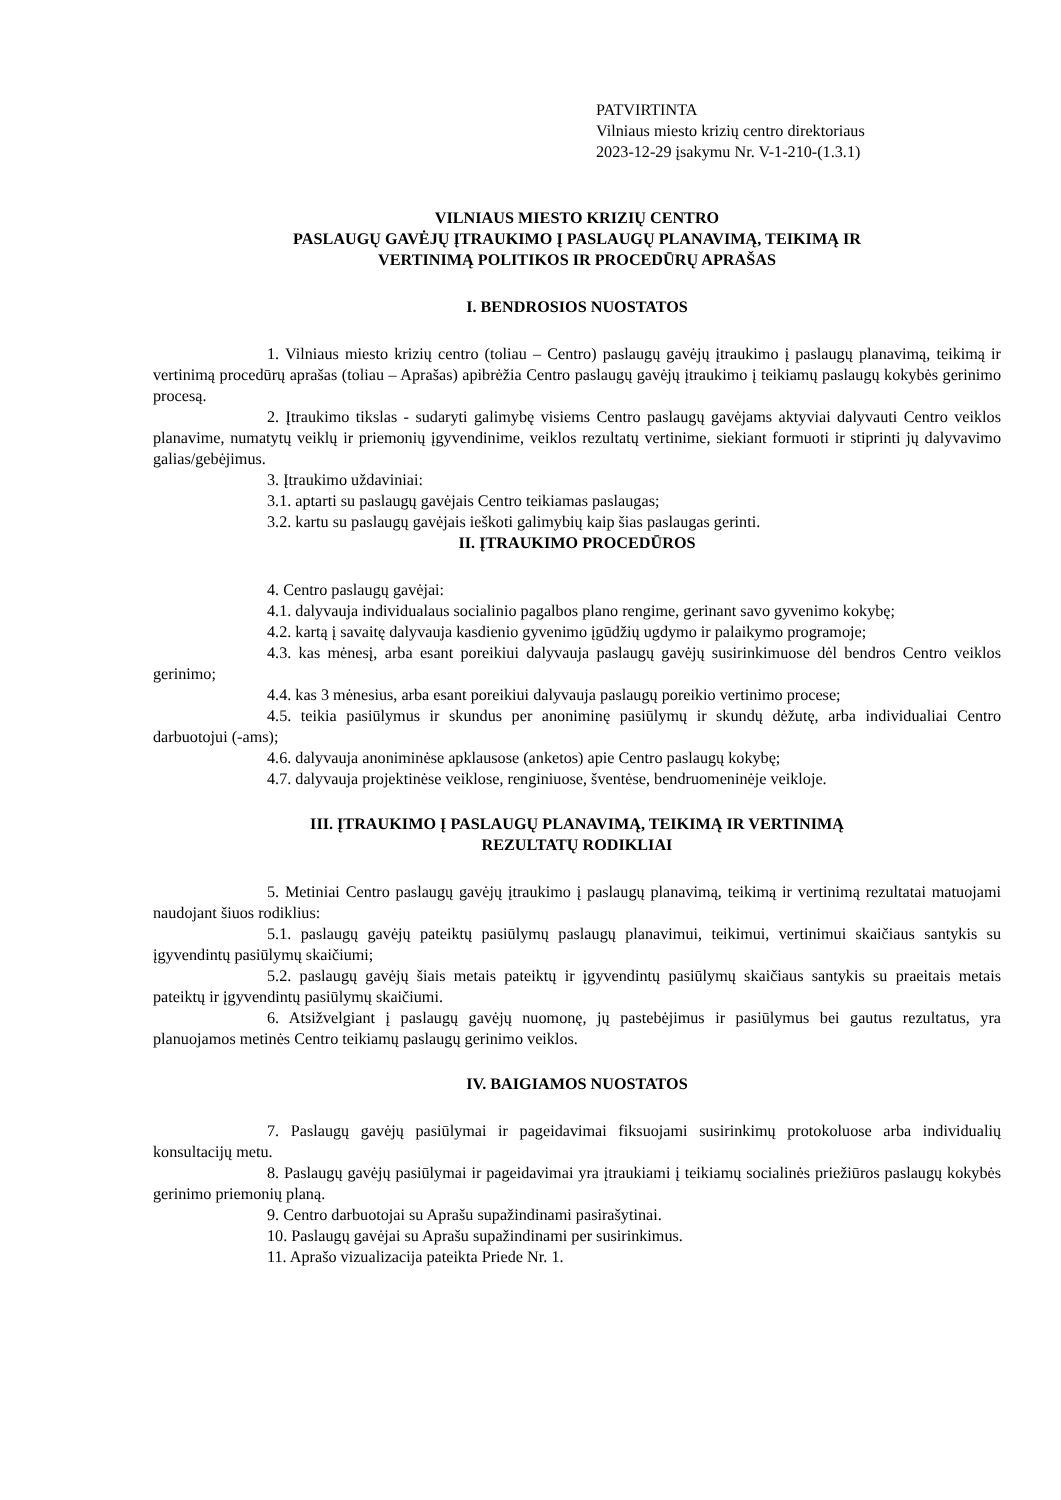PATVIRTINTA
Vilniaus miesto krizių centro direktoriaus
2023-12-29 įsakymu Nr. V-1-210-(1.3.1)
VILNIAUS MIESTO KRIZIŲ CENTRO
PASLAUGŲ GAVĖJŲ ĮTRAUKIMO Į PASLAUGŲ PLANAVIMĄ, TEIKIMĄ IR
VERTINIMĄ POLITIKOS IR PROCEDŪRŲ APRAŠAS
I. BENDROSIOS NUOSTATOS
1. Vilniaus miesto krizių centro (toliau – Centro) paslaugų gavėjų įtraukimo į paslaugų planavimą, teikimą ir vertinimą procedūrų aprašas (toliau – Aprašas) apibrėžia Centro paslaugų gavėjų įtraukimo į teikiamų paslaugų kokybės gerinimo procesą.
2. Įtraukimo tikslas - sudaryti galimybę visiems Centro paslaugų gavėjams aktyviai dalyvauti Centro veiklos planavime, numatytų veiklų ir priemonių įgyvendinime, veiklos rezultatų vertinime, siekiant formuoti ir stiprinti jų dalyvavimo galias/gebėjimus.
3. Įtraukimo uždaviniai:
3.1. aptarti su paslaugų gavėjais Centro teikiamas paslaugas;
3.2. kartu su paslaugų gavėjais ieškoti galimybių kaip šias paslaugas gerinti.
II. ĮTRAUKIMO PROCEDŪROS
4. Centro paslaugų gavėjai:
4.1. dalyvauja individualaus socialinio pagalbos plano rengime, gerinant savo gyvenimo kokybę;
4.2. kartą į savaitę dalyvauja kasdienio gyvenimo įgūdžių ugdymo ir palaikymo programoje;
4.3. kas mėnesį, arba esant poreikiui dalyvauja paslaugų gavėjų susirinkimuose dėl bendros Centro veiklos gerinimo;
4.4. kas 3 mėnesius, arba esant poreikiui dalyvauja paslaugų poreikio vertinimo procese;
4.5. teikia pasiūlymus ir skundus per anoniminę pasiūlymų ir skundų dėžutę, arba individualiai Centro darbuotojui (-ams);
4.6. dalyvauja anoniminėse apklausose (anketos) apie Centro paslaugų kokybę;
4.7. dalyvauja projektinėse veiklose, renginiuose, šventėse, bendruomeninėje veikloje.
III. ĮTRAUKIMO Į PASLAUGŲ PLANAVIMĄ, TEIKIMĄ IR VERTINIMĄ
REZULTATŲ RODIKLIAI
5. Metiniai Centro paslaugų gavėjų įtraukimo į paslaugų planavimą, teikimą ir vertinimą rezultatai matuojami naudojant šiuos rodiklius:
5.1. paslaugų gavėjų pateiktų pasiūlymų paslaugų planavimui, teikimui, vertinimui skaičiaus santykis su įgyvendintų pasiūlymų skaičiumi;
5.2. paslaugų gavėjų šiais metais pateiktų ir įgyvendintų pasiūlymų skaičiaus santykis su praeitais metais pateiktų ir įgyvendintų pasiūlymų skaičiumi.
6. Atsižvelgiant į paslaugų gavėjų nuomonę, jų pastebėjimus ir pasiūlymus bei gautus rezultatus, yra planuojamos metinės Centro teikiamų paslaugų gerinimo veiklos.
IV. BAIGIAMOS NUOSTATOS
7. Paslaugų gavėjų pasiūlymai ir pageidavimai fiksuojami susirinkimų protokoluose arba individualių konsultacijų metu.
8. Paslaugų gavėjų pasiūlymai ir pageidavimai yra įtraukiami į teikiamų socialinės priežiūros paslaugų kokybės gerinimo priemonių planą.
9. Centro darbuotojai su Aprašu supažindinami pasirašytinai.
10. Paslaugų gavėjai su Aprašu supažindinami per susirinkimus.
11. Aprašo vizualizacija pateikta Priede Nr. 1.